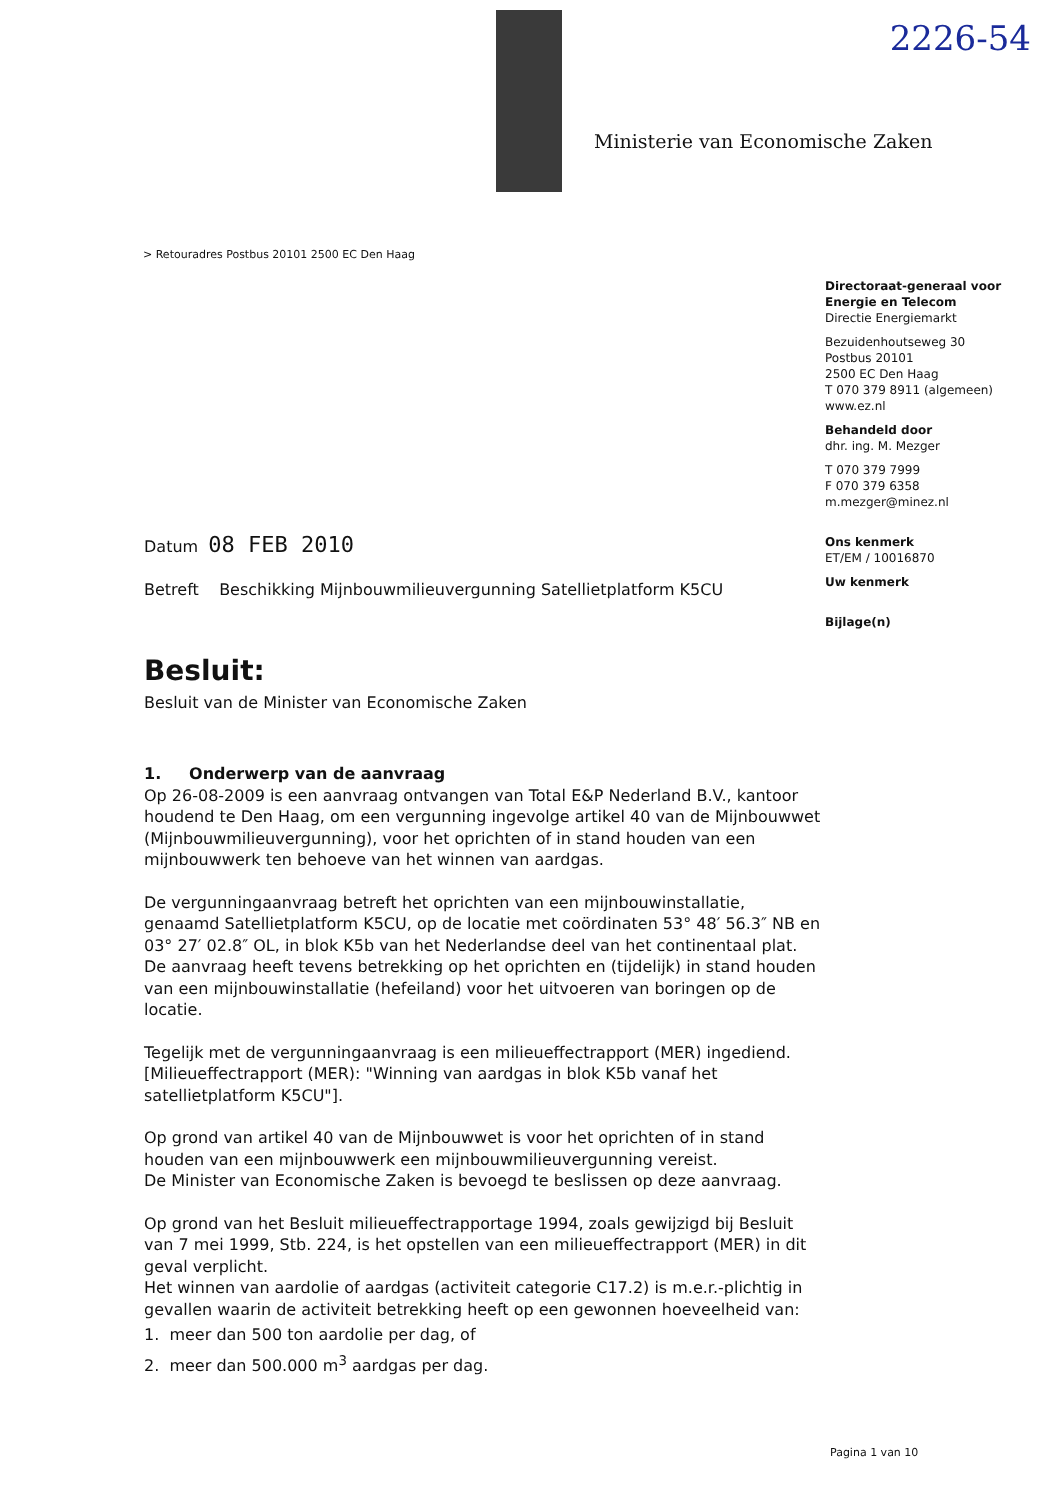2226-54
Ministerie van Economische Zaken
> Retouradres Postbus 20101 2500 EC Den Haag
Directoraat-generaal voor Energie en Telecom
Directie Energiemarkt
Bezuidenhoutseweg 30
Postbus 20101
2500 EC Den Haag
T 070 379 8911 (algemeen)
www.ez.nl
Behandeld door
dhr. ing. M. Mezger
T 070 379 7999
F 070 379 6358
m.mezger@minez.nl
Ons kenmerk
ET/EM / 10016870
Uw kenmerk
Bijlage(n)
Datum 08 FEB 2010
Betreft Beschikking Mijnbouwmilieuvergunning Satellietplatform K5CU
Besluit:
Besluit van de Minister van Economische Zaken
1. Onderwerp van de aanvraag
Op 26-08-2009 is een aanvraag ontvangen van Total E&P Nederland B.V., kantoor houdend te Den Haag, om een vergunning ingevolge artikel 40 van de Mijnbouwwet (Mijnbouwmilieuvergunning), voor het oprichten of in stand houden van een mijnbouwwerk ten behoeve van het winnen van aardgas.
De vergunningaanvraag betreft het oprichten van een mijnbouwinstallatie, genaamd Satellietplatform K5CU, op de locatie met coördinaten 53° 48′ 56.3″ NB en 03° 27′ 02.8″ OL, in blok K5b van het Nederlandse deel van het continentaal plat.
De aanvraag heeft tevens betrekking op het oprichten en (tijdelijk) in stand houden van een mijnbouwinstallatie (hefeiland) voor het uitvoeren van boringen op de locatie.
Tegelijk met de vergunningaanvraag is een milieueffectrapport (MER) ingediend. [Milieueffectrapport (MER): "Winning van aardgas in blok K5b vanaf het satellietplatform K5CU"].
Op grond van artikel 40 van de Mijnbouwwet is voor het oprichten of in stand houden van een mijnbouwwerk een mijnbouwmilieuvergunning vereist.
De Minister van Economische Zaken is bevoegd te beslissen op deze aanvraag.
Op grond van het Besluit milieueffectrapportage 1994, zoals gewijzigd bij Besluit van 7 mei 1999, Stb. 224, is het opstellen van een milieueffectrapport (MER) in dit geval verplicht.
Het winnen van aardolie of aardgas (activiteit categorie C17.2) is m.e.r.-plichtig in gevallen waarin de activiteit betrekking heeft op een gewonnen hoeveelheid van:
1. meer dan 500 ton aardolie per dag, of
2. meer dan 500.000 m<sup>3</sup> aardgas per dag.
Pagina 1 van 10